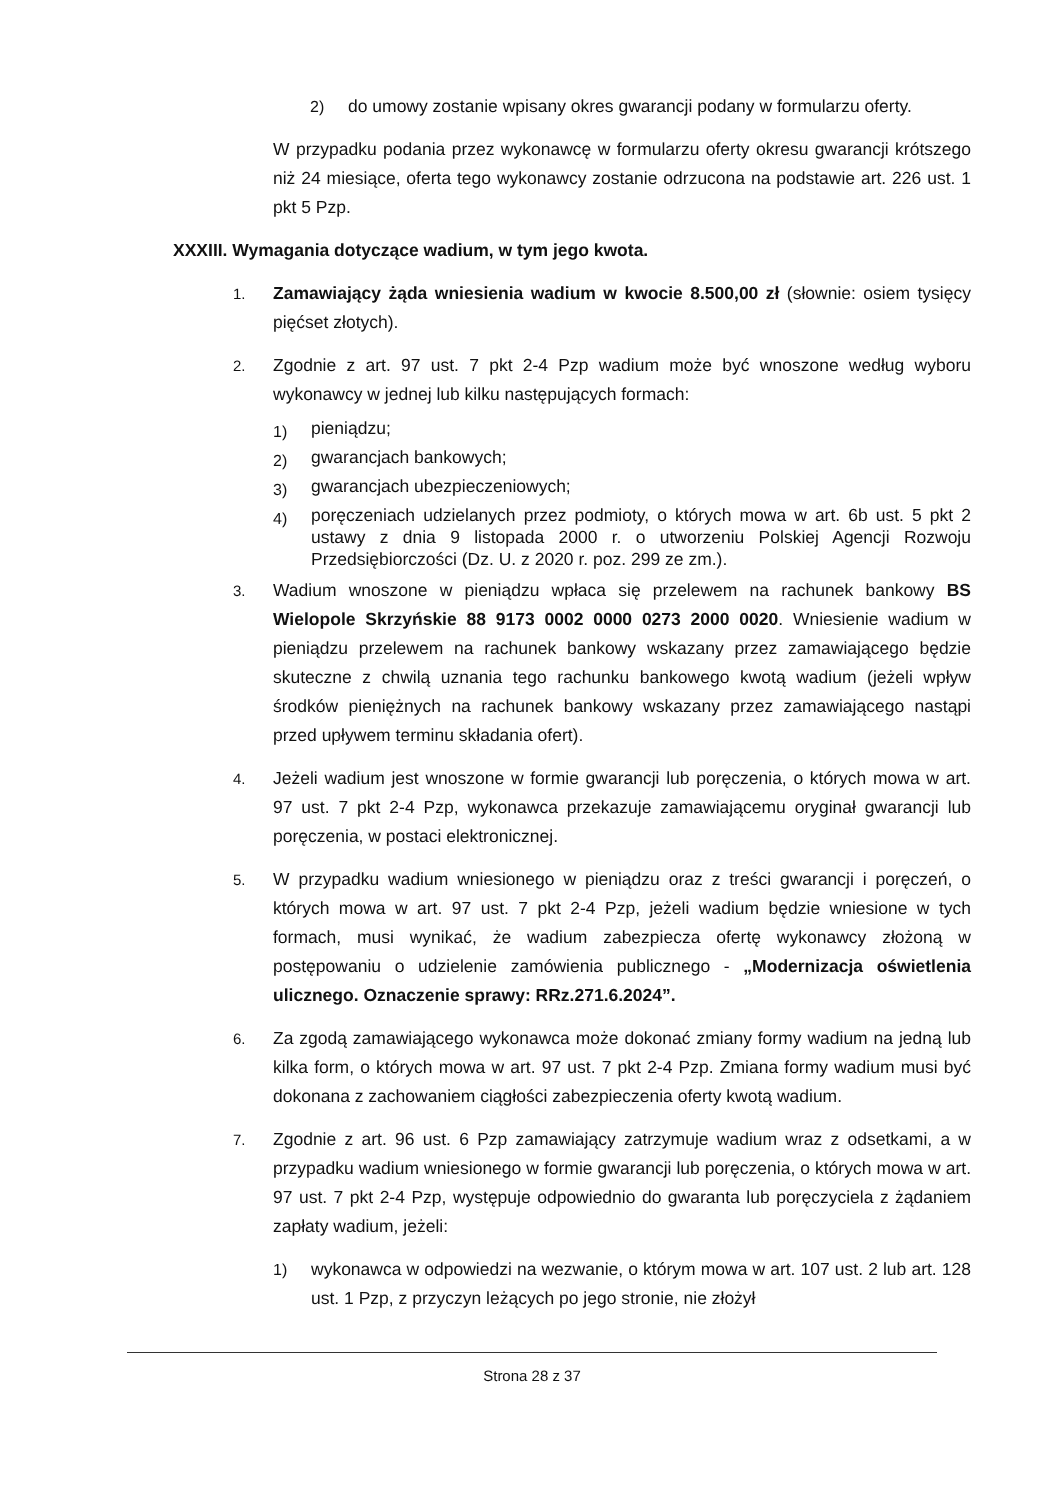2) do umowy zostanie wpisany okres gwarancji podany w formularzu oferty.
W przypadku podania przez wykonawcę w formularzu oferty okresu gwarancji krótszego niż 24 miesiące, oferta tego wykonawcy zostanie odrzucona na podstawie art. 226 ust. 1 pkt 5 Pzp.
XXXIII. Wymagania dotyczące wadium, w tym jego kwota.
1.
Zamawiający żąda wniesienia wadium w kwocie 8.500,00 zł (słownie: osiem tysięcy pięćset złotych).
2.
Zgodnie z art. 97 ust. 7 pkt 2-4 Pzp wadium może być wnoszone według wyboru wykonawcy w jednej lub kilku następujących formach:
1)
pieniądzu;
2)
gwarancjach bankowych;
3)
gwarancjach ubezpieczeniowych;
4)
poręczeniach udzielanych przez podmioty, o których mowa w art. 6b ust. 5 pkt 2 ustawy z dnia 9 listopada 2000 r. o utworzeniu Polskiej Agencji Rozwoju Przedsiębiorczości (Dz. U. z 2020 r. poz. 299 ze zm.).
3.
Wadium wnoszone w pieniądzu wpłaca się przelewem na rachunek bankowy BS Wielopole Skrzyńskie 88 9173 0002 0000 0273 2000 0020. Wniesienie wadium w pieniądzu przelewem na rachunek bankowy wskazany przez zamawiającego będzie skuteczne z chwilą uznania tego rachunku bankowego kwotą wadium (jeżeli wpływ środków pieniężnych na rachunek bankowy wskazany przez zamawiającego nastąpi przed upływem terminu składania ofert).
4.
Jeżeli wadium jest wnoszone w formie gwarancji lub poręczenia, o których mowa w art. 97 ust. 7 pkt 2-4 Pzp, wykonawca przekazuje zamawiającemu oryginał gwarancji lub poręczenia, w postaci elektronicznej.
5.
W przypadku wadium wniesionego w pieniądzu oraz z treści gwarancji i poręczeń, o których mowa w art. 97 ust. 7 pkt 2-4 Pzp, jeżeli wadium będzie wniesione w tych formach, musi wynikać, że wadium zabezpiecza ofertę wykonawcy złożoną w postępowaniu o udzielenie zamówienia publicznego - „Modernizacja oświetlenia ulicznego. Oznaczenie sprawy: RRz.271.6.2024”.
6.
Za zgodą zamawiającego wykonawca może dokonać zmiany formy wadium na jedną lub kilka form, o których mowa w art. 97 ust. 7 pkt 2-4 Pzp. Zmiana formy wadium musi być dokonana z zachowaniem ciągłości zabezpieczenia oferty kwotą wadium.
7.
Zgodnie z art. 96 ust. 6 Pzp zamawiający zatrzymuje wadium wraz z odsetkami, a w przypadku wadium wniesionego w formie gwarancji lub poręczenia, o których mowa w art. 97 ust. 7 pkt 2-4 Pzp, występuje odpowiednio do gwaranta lub poręczyciela z żądaniem zapłaty wadium, jeżeli:
1) wykonawca w odpowiedzi na wezwanie, o którym mowa w art. 107 ust. 2 lub art. 128 ust. 1 Pzp, z przyczyn leżących po jego stronie, nie złożył
Strona 28 z 37